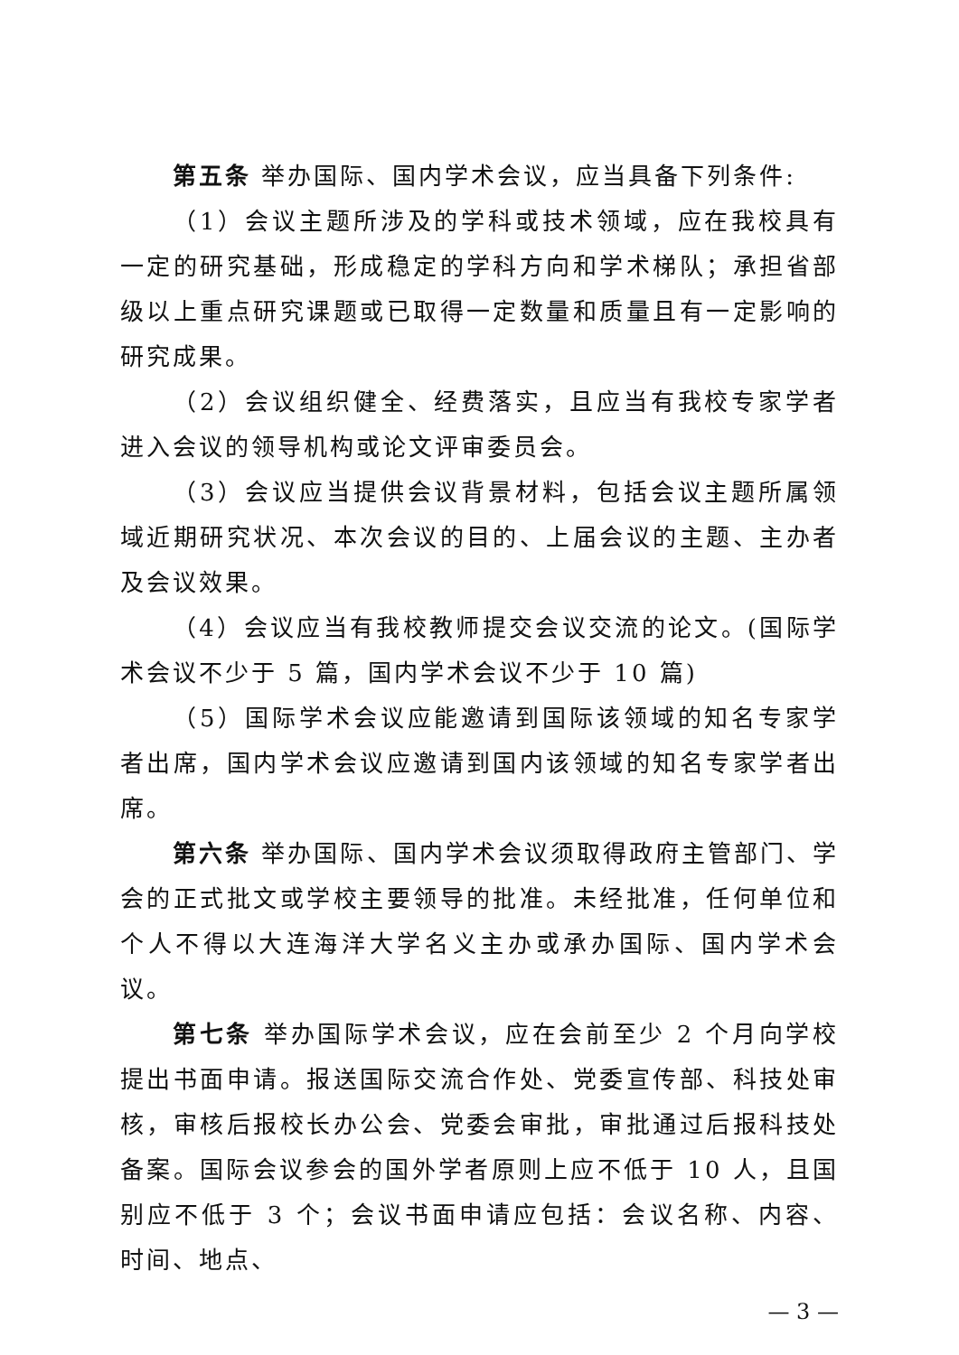第五条 举办国际、国内学术会议，应当具备下列条件:
（1）会议主题所涉及的学科或技术领域，应在我校具有一定的研究基础，形成稳定的学科方向和学术梯队；承担省部级以上重点研究课题或已取得一定数量和质量且有一定影响的研究成果。
（2）会议组织健全、经费落实，且应当有我校专家学者进入会议的领导机构或论文评审委员会。
（3）会议应当提供会议背景材料，包括会议主题所属领域近期研究状况、本次会议的目的、上届会议的主题、主办者及会议效果。
（4）会议应当有我校教师提交会议交流的论文。(国际学术会议不少于 5 篇，国内学术会议不少于 10 篇)
（5）国际学术会议应能邀请到国际该领域的知名专家学者出席，国内学术会议应邀请到国内该领域的知名专家学者出席。
第六条 举办国际、国内学术会议须取得政府主管部门、学会的正式批文或学校主要领导的批准。未经批准，任何单位和个人不得以大连海洋大学名义主办或承办国际、国内学术会议。
第七条 举办国际学术会议，应在会前至少 2 个月向学校提出书面申请。报送国际交流合作处、党委宣传部、科技处审核，审核后报校长办公会、党委会审批，审批通过后报科技处备案。国际会议参会的国外学者原则上应不低于 10 人，且国别应不低于 3 个；会议书面申请应包括：会议名称、内容、时间、地点、
— 3 —